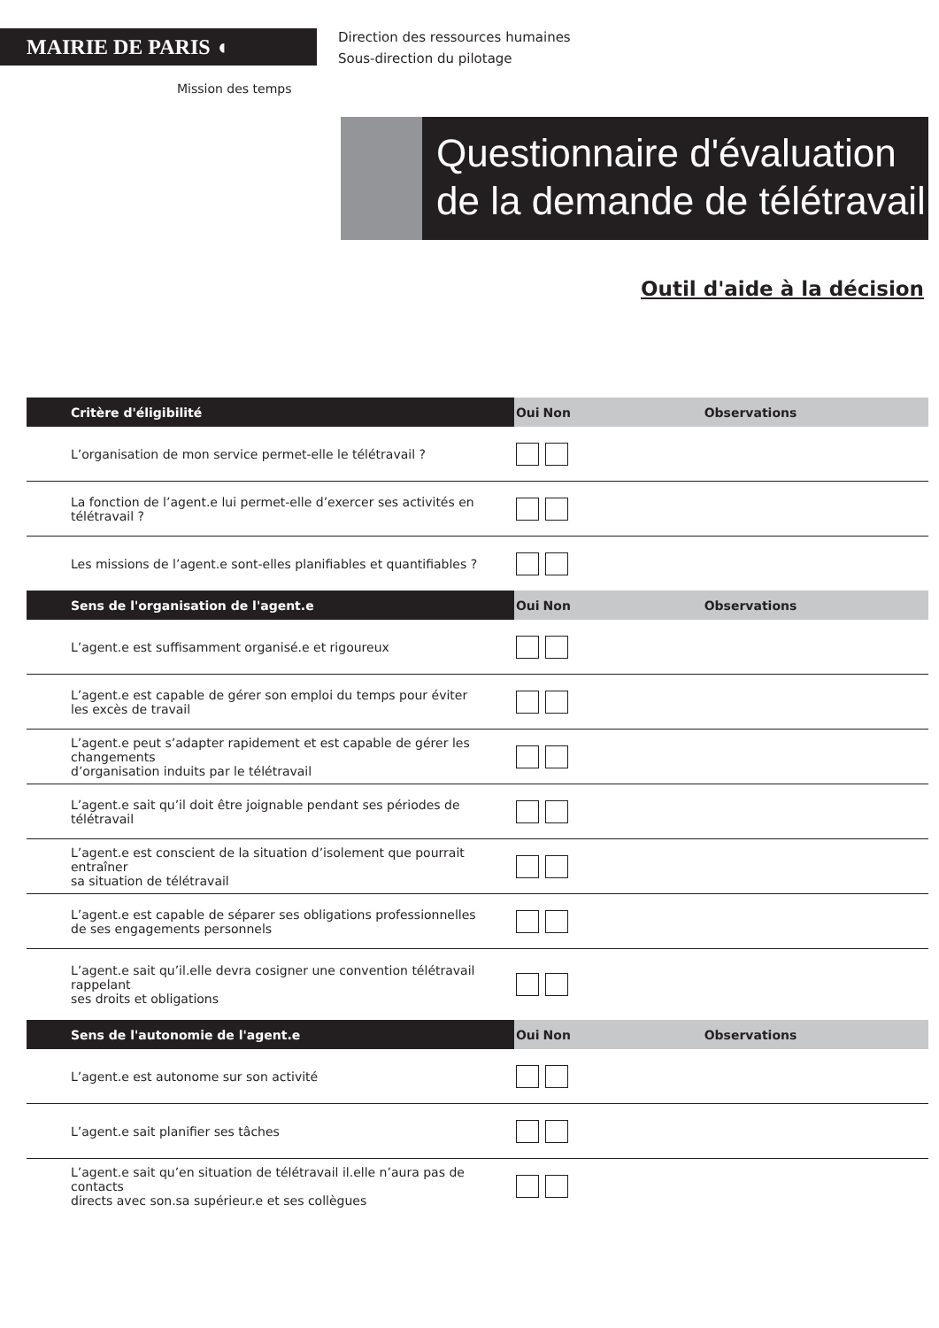MAIRIE DE PARIS ◖
Direction des ressources humaines
Sous-direction du pilotage
Mission des temps
Questionnaire d'évaluation
de la demande de télétravail
Outil d'aide à la décision
| Critère d'éligibilité | Oui | Non | Observations |
| --- | --- | --- | --- |
| L’organisation de mon service permet-elle le télétravail ? | | | |
| La fonction de l’agent.e lui permet-elle d’exercer ses activités en télétravail ? | | | |
| Les missions de l’agent.e sont-elles planifiables et quantifiables ? | | | |
| Sens de l'organisation de l'agent.e | Oui | Non | Observations |
| L’agent.e est suffisamment organisé.e et rigoureux | | | |
| L’agent.e est capable de gérer son emploi du temps pour éviter les excès de travail | | | |
| L’agent.e peut s’adapter rapidement et est capable de gérer les changements d’organisation induits par le télétravail | | | |
| L’agent.e sait qu’il doit être joignable pendant ses périodes de télétravail | | | |
| L’agent.e est conscient de la situation d’isolement que pourrait entraîner sa situation de télétravail | | | |
| L’agent.e est capable de séparer ses obligations professionnelles de ses engagements personnels | | | |
| L’agent.e sait qu’il.elle devra cosigner une convention télétravail rappelant ses droits et obligations | | | |
| Sens de l'autonomie de l'agent.e | Oui | Non | Observations |
| L’agent.e est autonome sur son activité | | | |
| L’agent.e sait planifier ses tâches | | | |
| L’agent.e sait qu’en situation de télétravail il.elle n’aura pas de contacts directs avec son.sa supérieur.e et ses collègues | | | |